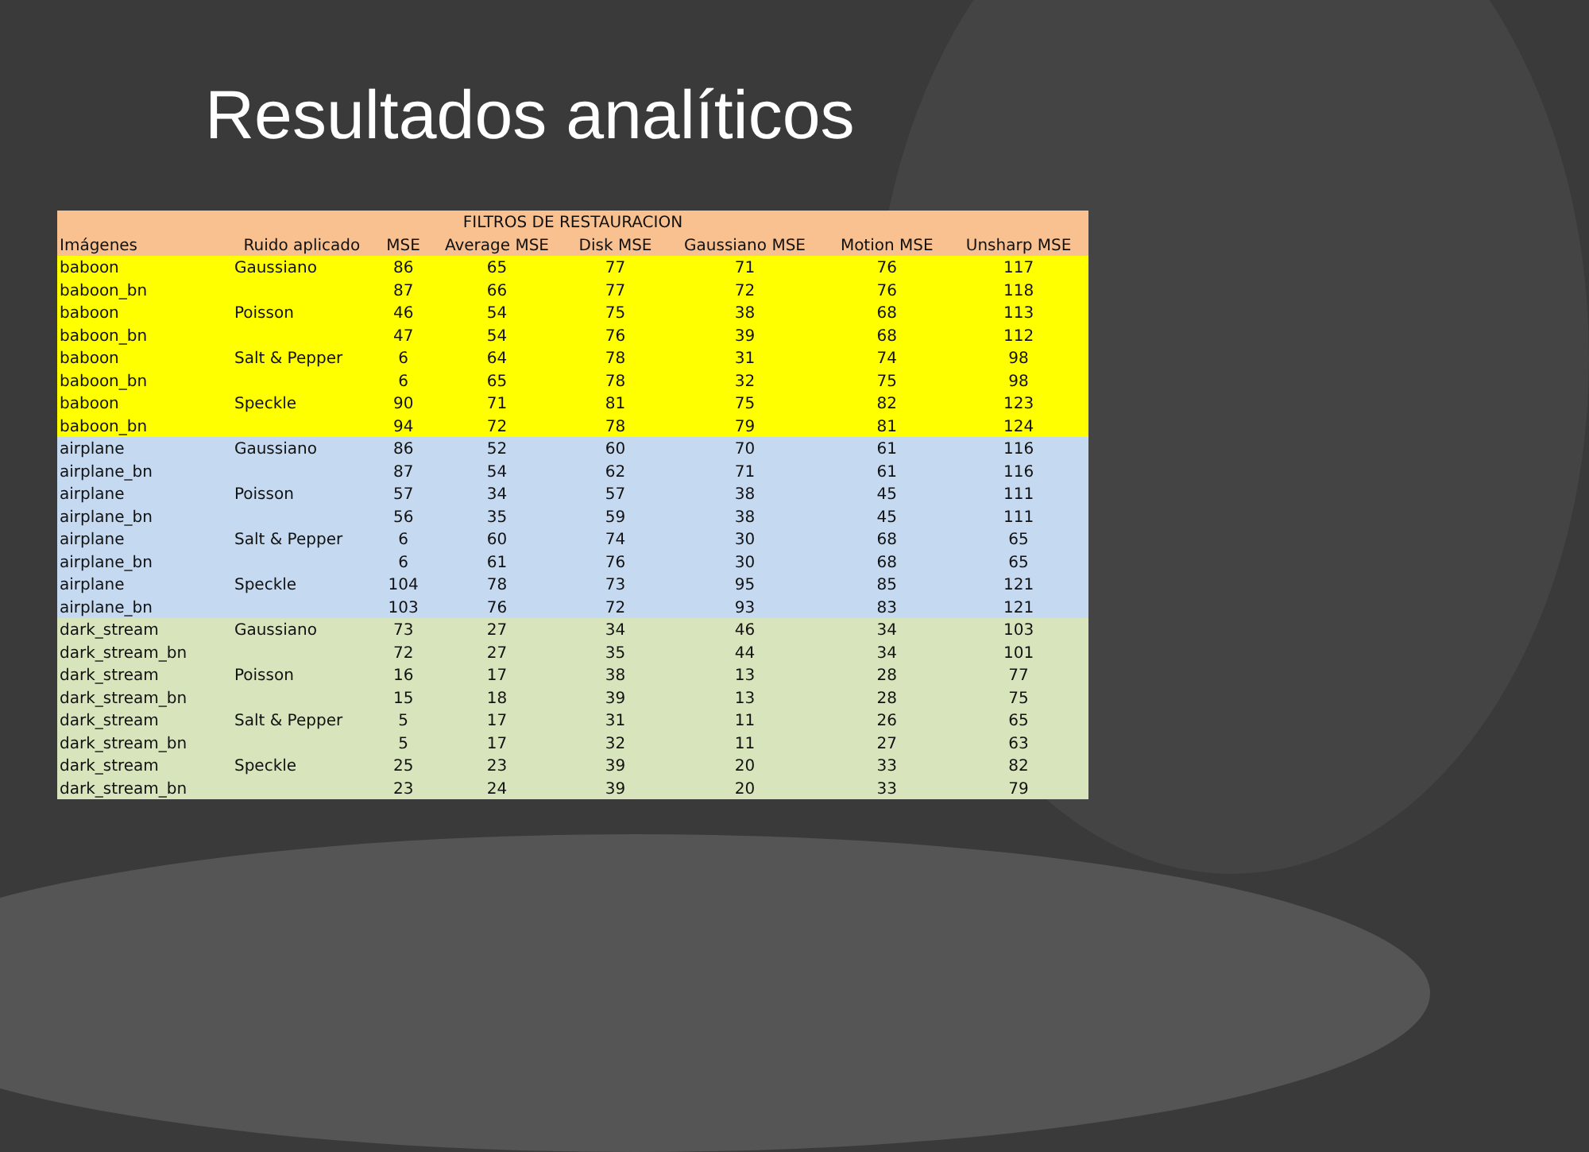Resultados analíticos
| FILTROS DE RESTAURACION | | | | | | | |
| --- | --- | --- | --- | --- | --- | --- | --- |
| Imágenes | Ruido aplicado | MSE | Average MSE | Disk MSE | Gaussiano MSE | Motion MSE | Unsharp MSE |
| baboon | Gaussiano | 86 | 65 | 77 | 71 | 76 | 117 |
| baboon_bn | | 87 | 66 | 77 | 72 | 76 | 118 |
| baboon | Poisson | 46 | 54 | 75 | 38 | 68 | 113 |
| baboon_bn | | 47 | 54 | 76 | 39 | 68 | 112 |
| baboon | Salt & Pepper | 6 | 64 | 78 | 31 | 74 | 98 |
| baboon_bn | | 6 | 65 | 78 | 32 | 75 | 98 |
| baboon | Speckle | 90 | 71 | 81 | 75 | 82 | 123 |
| baboon_bn | | 94 | 72 | 78 | 79 | 81 | 124 |
| airplane | Gaussiano | 86 | 52 | 60 | 70 | 61 | 116 |
| airplane_bn | | 87 | 54 | 62 | 71 | 61 | 116 |
| airplane | Poisson | 57 | 34 | 57 | 38 | 45 | 111 |
| airplane_bn | | 56 | 35 | 59 | 38 | 45 | 111 |
| airplane | Salt & Pepper | 6 | 60 | 74 | 30 | 68 | 65 |
| airplane_bn | | 6 | 61 | 76 | 30 | 68 | 65 |
| airplane | Speckle | 104 | 78 | 73 | 95 | 85 | 121 |
| airplane_bn | | 103 | 76 | 72 | 93 | 83 | 121 |
| dark_stream | Gaussiano | 73 | 27 | 34 | 46 | 34 | 103 |
| dark_stream_bn | | 72 | 27 | 35 | 44 | 34 | 101 |
| dark_stream | Poisson | 16 | 17 | 38 | 13 | 28 | 77 |
| dark_stream_bn | | 15 | 18 | 39 | 13 | 28 | 75 |
| dark_stream | Salt & Pepper | 5 | 17 | 31 | 11 | 26 | 65 |
| dark_stream_bn | | 5 | 17 | 32 | 11 | 27 | 63 |
| dark_stream | Speckle | 25 | 23 | 39 | 20 | 33 | 82 |
| dark_stream_bn | | 23 | 24 | 39 | 20 | 33 | 79 |